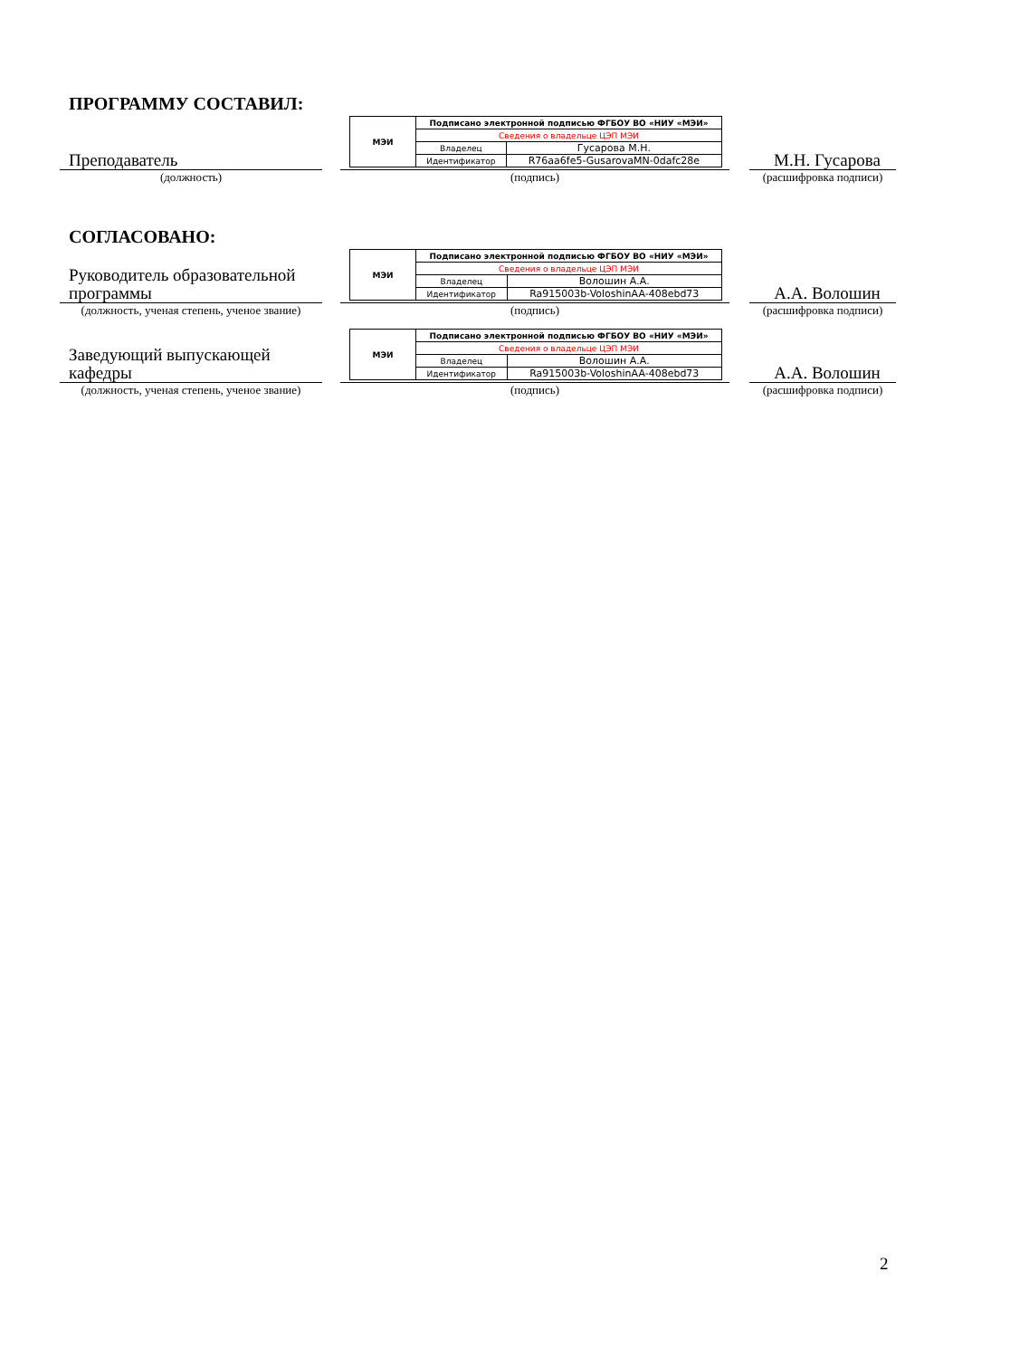ПРОГРАММУ СОСТАВИЛ:
Преподаватель
(должность)
| МЭИ | Подписано электронной подписью ФГБОУ ВО «НИУ «МЭИ» | |
| | Сведения о владельце ЦЭП МЭИ | |
| | Владелец | Гусарова М.Н. |
| | Идентификатор | R76aa6fe5-GusarovaMN-0dafc28e |
(подпись)
М.Н. Гусарова
(расшифровка подписи)
СОГЛАСОВАНО:
Руководитель образовательной программы
(должность, ученая степень, ученое звание)
| МЭИ | Подписано электронной подписью ФГБОУ ВО «НИУ «МЭИ» | |
| | Сведения о владельце ЦЭП МЭИ | |
| | Владелец | Волошин А.А. |
| | Идентификатор | Ra915003b-VoloshinAA-408ebd73 |
(подпись)
А.А. Волошин
(расшифровка подписи)
Заведующий выпускающей кафедры
(должность, ученая степень, ученое звание)
| МЭИ | Подписано электронной подписью ФГБОУ ВО «НИУ «МЭИ» | |
| | Сведения о владельце ЦЭП МЭИ | |
| | Владелец | Волошин А.А. |
| | Идентификатор | Ra915003b-VoloshinAA-408ebd73 |
(подпись)
А.А. Волошин
(расшифровка подписи)
2